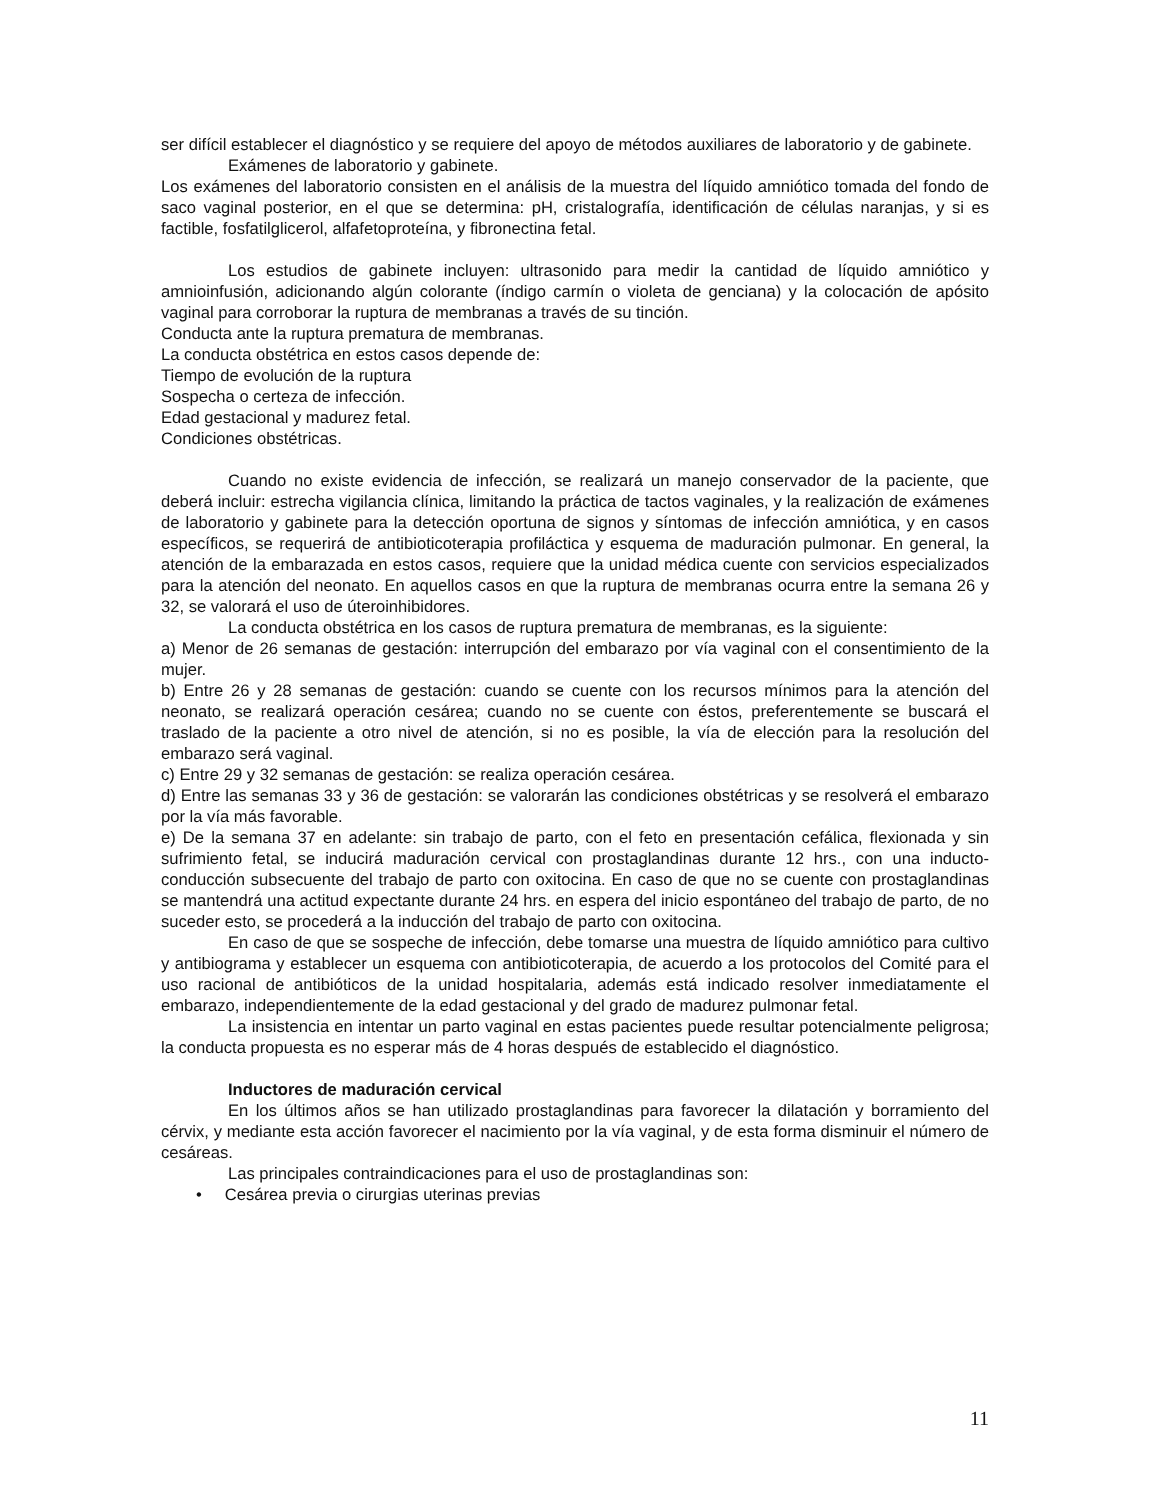ser difícil establecer el diagnóstico y se requiere del apoyo de métodos auxiliares de laboratorio y de gabinete.
Exámenes de laboratorio y gabinete.
Los exámenes del laboratorio consisten en el análisis de la muestra del líquido amniótico tomada del fondo de saco vaginal posterior, en el que se determina: pH, cristalografía, identificación de células naranjas, y si es factible, fosfatilglicerol, alfafetoproteína, y fibronectina fetal.
Los estudios de gabinete incluyen: ultrasonido para medir la cantidad de líquido amniótico y amnioinfusión, adicionando algún colorante (índigo carmín o violeta de genciana) y la colocación de apósito vaginal para corroborar la ruptura de membranas a través de su tinción.
Conducta ante la ruptura prematura de membranas.
La conducta obstétrica en estos casos depende de:
Tiempo de evolución de la ruptura
Sospecha o certeza de infección.
Edad gestacional y madurez fetal.
Condiciones obstétricas.
Cuando no existe evidencia de infección, se realizará un manejo conservador de la paciente, que deberá incluir: estrecha vigilancia clínica, limitando la práctica de tactos vaginales, y la realización de exámenes de laboratorio y gabinete para la detección oportuna de signos y síntomas de infección amniótica, y en casos específicos, se requerirá de antibioticoterapia profiláctica y esquema de maduración pulmonar. En general, la atención de la embarazada en estos casos, requiere que la unidad médica cuente con servicios especializados para la atención del neonato. En aquellos casos en que la ruptura de membranas ocurra entre la semana 26 y 32, se valorará el uso de úteroinhibidores.
La conducta obstétrica en los casos de ruptura prematura de membranas, es la siguiente:
a) Menor de 26 semanas de gestación: interrupción del embarazo por vía vaginal con el consentimiento de la mujer.
b) Entre 26 y 28 semanas de gestación: cuando se cuente con los recursos mínimos para la atención del neonato, se realizará operación cesárea; cuando no se cuente con éstos, preferentemente se buscará el traslado de la paciente a otro nivel de atención, si no es posible, la vía de elección para la resolución del embarazo será vaginal.
c) Entre 29 y 32 semanas de gestación: se realiza operación cesárea.
d) Entre las semanas 33 y 36 de gestación: se valorarán las condiciones obstétricas y se resolverá el embarazo por la vía más favorable.
e) De la semana 37 en adelante: sin trabajo de parto, con el feto en presentación cefálica, flexionada y sin sufrimiento fetal, se inducirá maduración cervical con prostaglandinas durante 12 hrs., con una inducto-conducción subsecuente del trabajo de parto con oxitocina. En caso de que no se cuente con prostaglandinas se mantendrá una actitud expectante durante 24 hrs. en espera del inicio espontáneo del trabajo de parto, de no suceder esto, se procederá a la inducción del trabajo de parto con oxitocina.
En caso de que se sospeche de infección, debe tomarse una muestra de líquido amniótico para cultivo y antibiograma y establecer un esquema con antibioticoterapia, de acuerdo a los protocolos del Comité para el uso racional de antibióticos de la unidad hospitalaria, además está indicado resolver inmediatamente el embarazo, independientemente de la edad gestacional y del grado de madurez pulmonar fetal.
La insistencia en intentar un parto vaginal en estas pacientes puede resultar potencialmente peligrosa; la conducta propuesta es no esperar más de 4 horas después de establecido el diagnóstico.
Inductores de maduración cervical
En los últimos años se han utilizado prostaglandinas para favorecer la dilatación y borramiento del cérvix, y mediante esta acción favorecer el nacimiento por la vía vaginal, y de esta forma disminuir el número de cesáreas.
Las principales contraindicaciones para el uso de prostaglandinas son:
• Cesárea previa o cirurgias uterinas previas
11